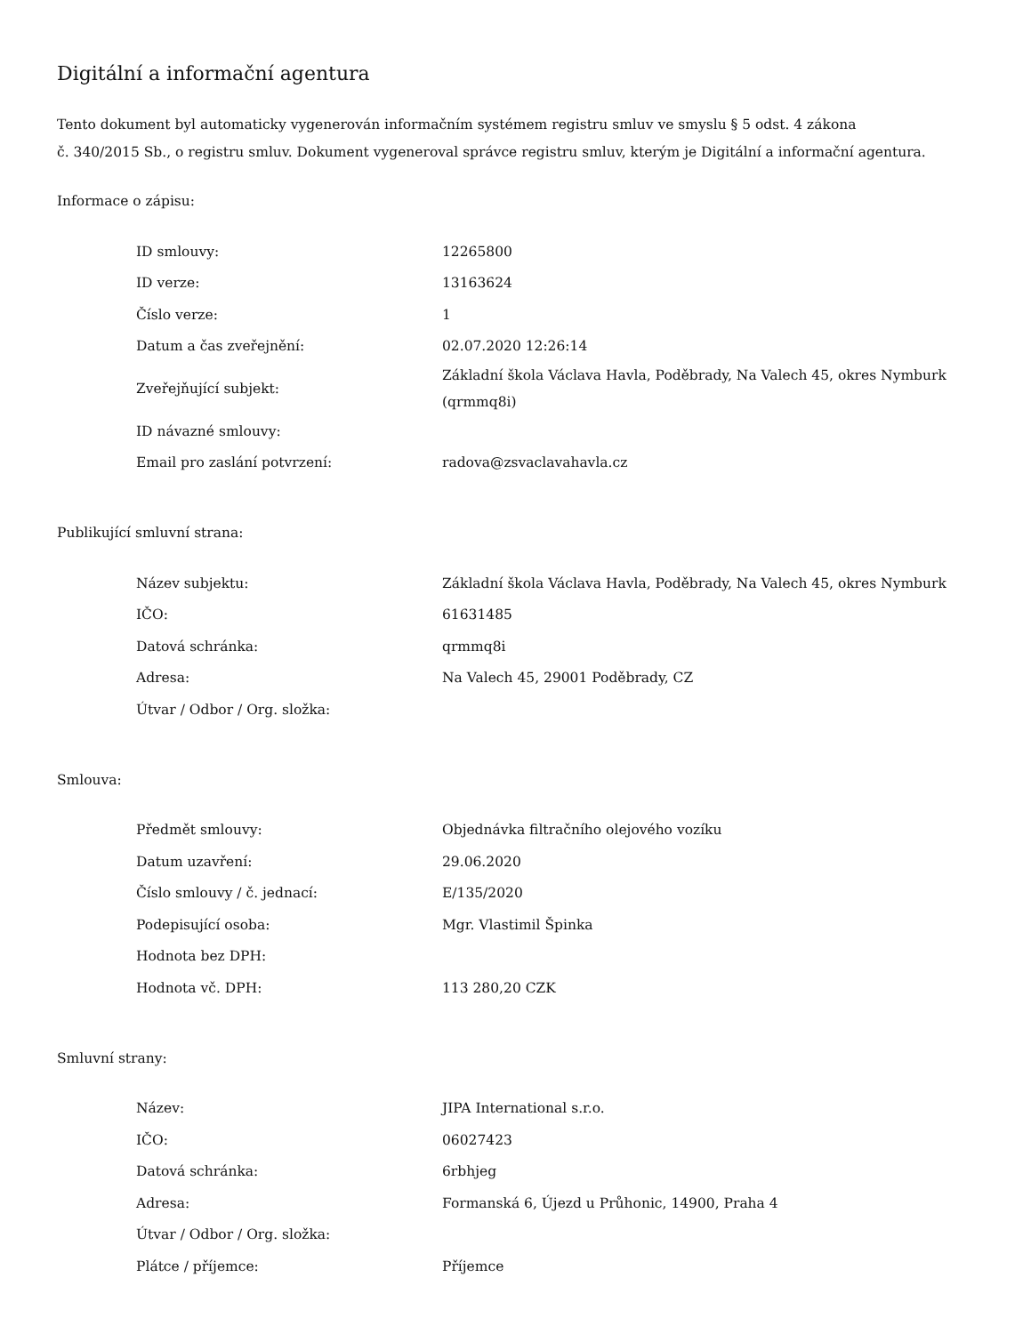Digitální a informační agentura
Tento dokument byl automaticky vygenerován informačním systémem registru smluv ve smyslu § 5 odst. 4 zákona
č. 340/2015 Sb., o registru smluv. Dokument vygeneroval správce registru smluv, kterým je Digitální a informační agentura.
Informace o zápisu:
| ID smlouvy: | 12265800 |
| ID verze: | 13163624 |
| Číslo verze: | 1 |
| Datum a čas zveřejnění: | 02.07.2020 12:26:14 |
| Zveřejňující subjekt: | Základní škola Václava Havla, Poděbrady, Na Valech 45, okres Nymburk (qrmmq8i) |
| ID návazné smlouvy: | |
| Email pro zaslání potvrzení: | radova@zsvaclavahavla.cz |
Publikující smluvní strana:
| Název subjektu: | Základní škola Václava Havla, Poděbrady, Na Valech 45, okres Nymburk |
| IČO: | 61631485 |
| Datová schránka: | qrmmq8i |
| Adresa: | Na Valech 45, 29001 Poděbrady, CZ |
| Útvar / Odbor / Org. složka: | |
Smlouva:
| Předmět smlouvy: | Objednávka filtračního olejového vozíku |
| Datum uzavření: | 29.06.2020 |
| Číslo smlouvy / č. jednací: | E/135/2020 |
| Podepisující osoba: | Mgr. Vlastimil Špinka |
| Hodnota bez DPH: | |
| Hodnota vč. DPH: | 113 280,20 CZK |
Smluvní strany:
| Název: | JIPA International s.r.o. |
| IČO: | 06027423 |
| Datová schránka: | 6rbhjeg |
| Adresa: | Formanská 6, Újezd u Průhonic, 14900, Praha 4 |
| Útvar / Odbor / Org. složka: | |
| Plátce / příjemce: | Příjemce |